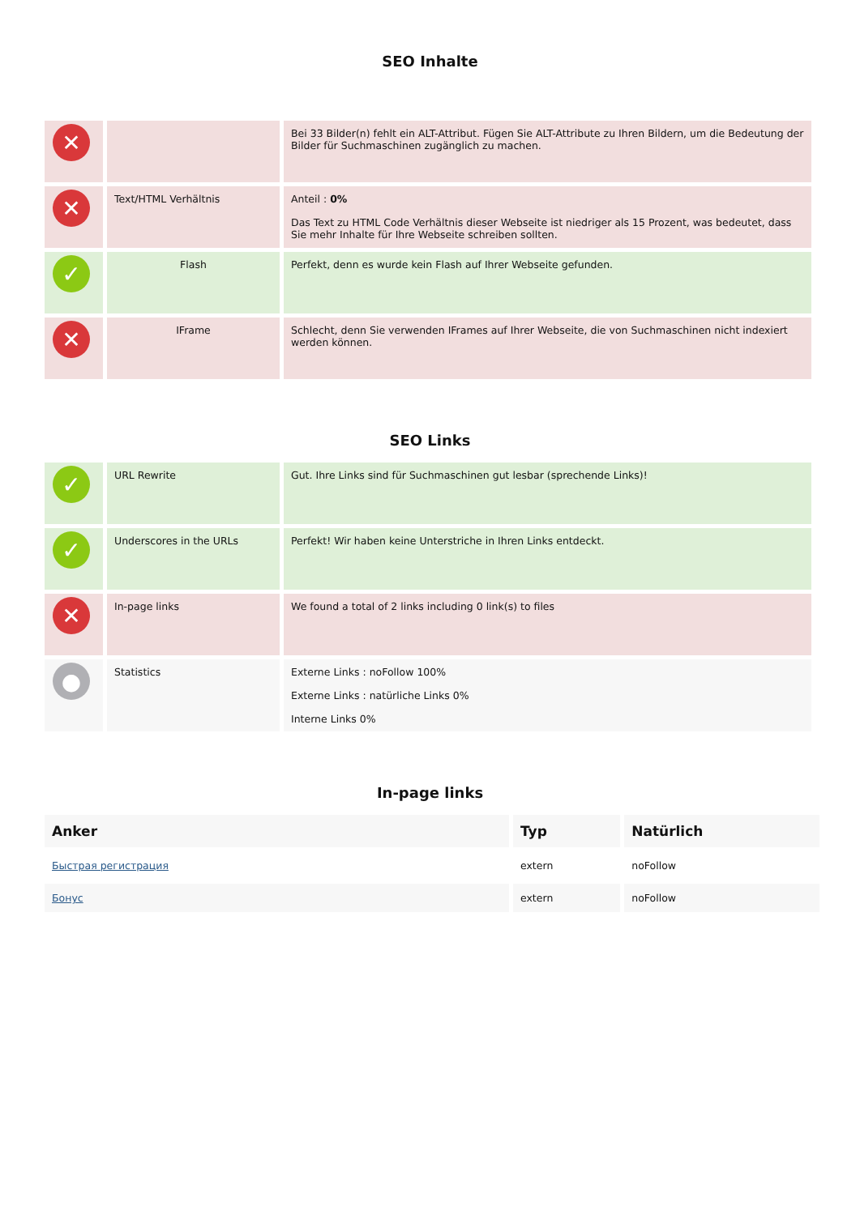SEO Inhalte
| ✕ | | Bei 33 Bilder(n) fehlt ein ALT-Attribut. Fügen Sie ALT-Attribute zu Ihren Bildern, um die Bedeutung der Bilder für Suchmaschinen zugänglich zu machen. |
| ✕ | Text/HTML Verhältnis | Anteil : 0% Das Text zu HTML Code Verhältnis dieser Webseite ist niedriger als 15 Prozent, was bedeutet, dass Sie mehr Inhalte für Ihre Webseite schreiben sollten. |
| ✓ | Flash | Perfekt, denn es wurde kein Flash auf Ihrer Webseite gefunden. |
| ✕ | IFrame | Schlecht, denn Sie verwenden IFrames auf Ihrer Webseite, die von Suchmaschinen nicht indexiert werden können. |
SEO Links
| ✓ | URL Rewrite | Gut. Ihre Links sind für Suchmaschinen gut lesbar (sprechende Links)! |
| ✓ | Underscores in the URLs | Perfekt! Wir haben keine Unterstriche in Ihren Links entdeckt. |
| ✕ | In-page links | We found a total of 2 links including 0 link(s) to files |
| ● | Statistics | Externe Links : noFollow 100% Externe Links : natürliche Links 0% Interne Links 0% |
In-page links
| Anker | Typ | Natürlich |
| --- | --- | --- |
| Быстрая регистрация | extern | noFollow |
| Бонус | extern | noFollow |